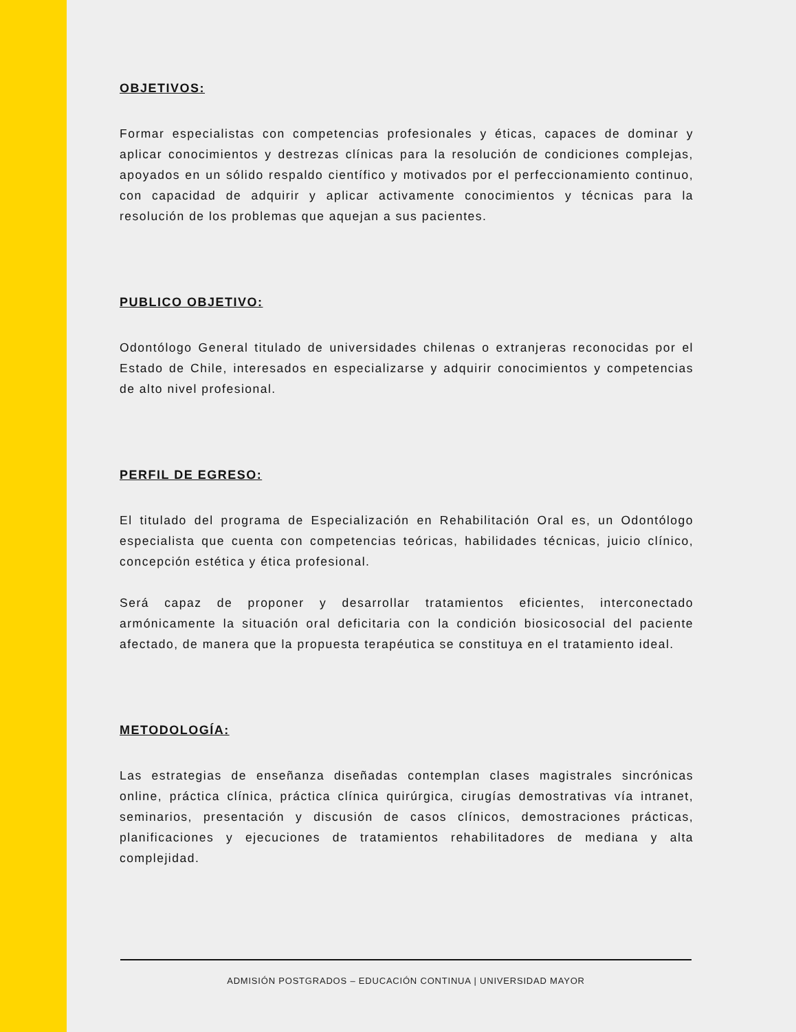OBJETIVOS:
Formar especialistas con competencias profesionales y éticas, capaces de dominar y aplicar conocimientos y destrezas clínicas para la resolución de condiciones complejas, apoyados en un sólido respaldo científico y motivados por el perfeccionamiento continuo, con capacidad de adquirir y aplicar activamente conocimientos y técnicas para la resolución de los problemas que aquejan a sus pacientes.
PUBLICO OBJETIVO:
Odontólogo General titulado de universidades chilenas o extranjeras reconocidas por el Estado de Chile, interesados en especializarse y adquirir conocimientos y competencias de alto nivel profesional.
PERFIL DE EGRESO:
El titulado del programa de Especialización en Rehabilitación Oral es, un Odontólogo especialista que cuenta con competencias teóricas, habilidades técnicas, juicio clínico, concepción estética y ética profesional.
Será capaz de proponer y desarrollar tratamientos eficientes, interconectado armónicamente la situación oral deficitaria con la condición biosicosocial del paciente afectado, de manera que la propuesta terapéutica se constituya en el tratamiento ideal.
METODOLOGÍA:
Las estrategias de enseñanza diseñadas contemplan clases magistrales sincrónicas online, práctica clínica, práctica clínica quirúrgica, cirugías demostrativas vía intranet, seminarios, presentación y discusión de casos clínicos, demostraciones prácticas, planificaciones y ejecuciones de tratamientos rehabilitadores de mediana y alta complejidad.
ADMISIÓN POSTGRADOS – EDUCACIÓN CONTINUA | UNIVERSIDAD MAYOR